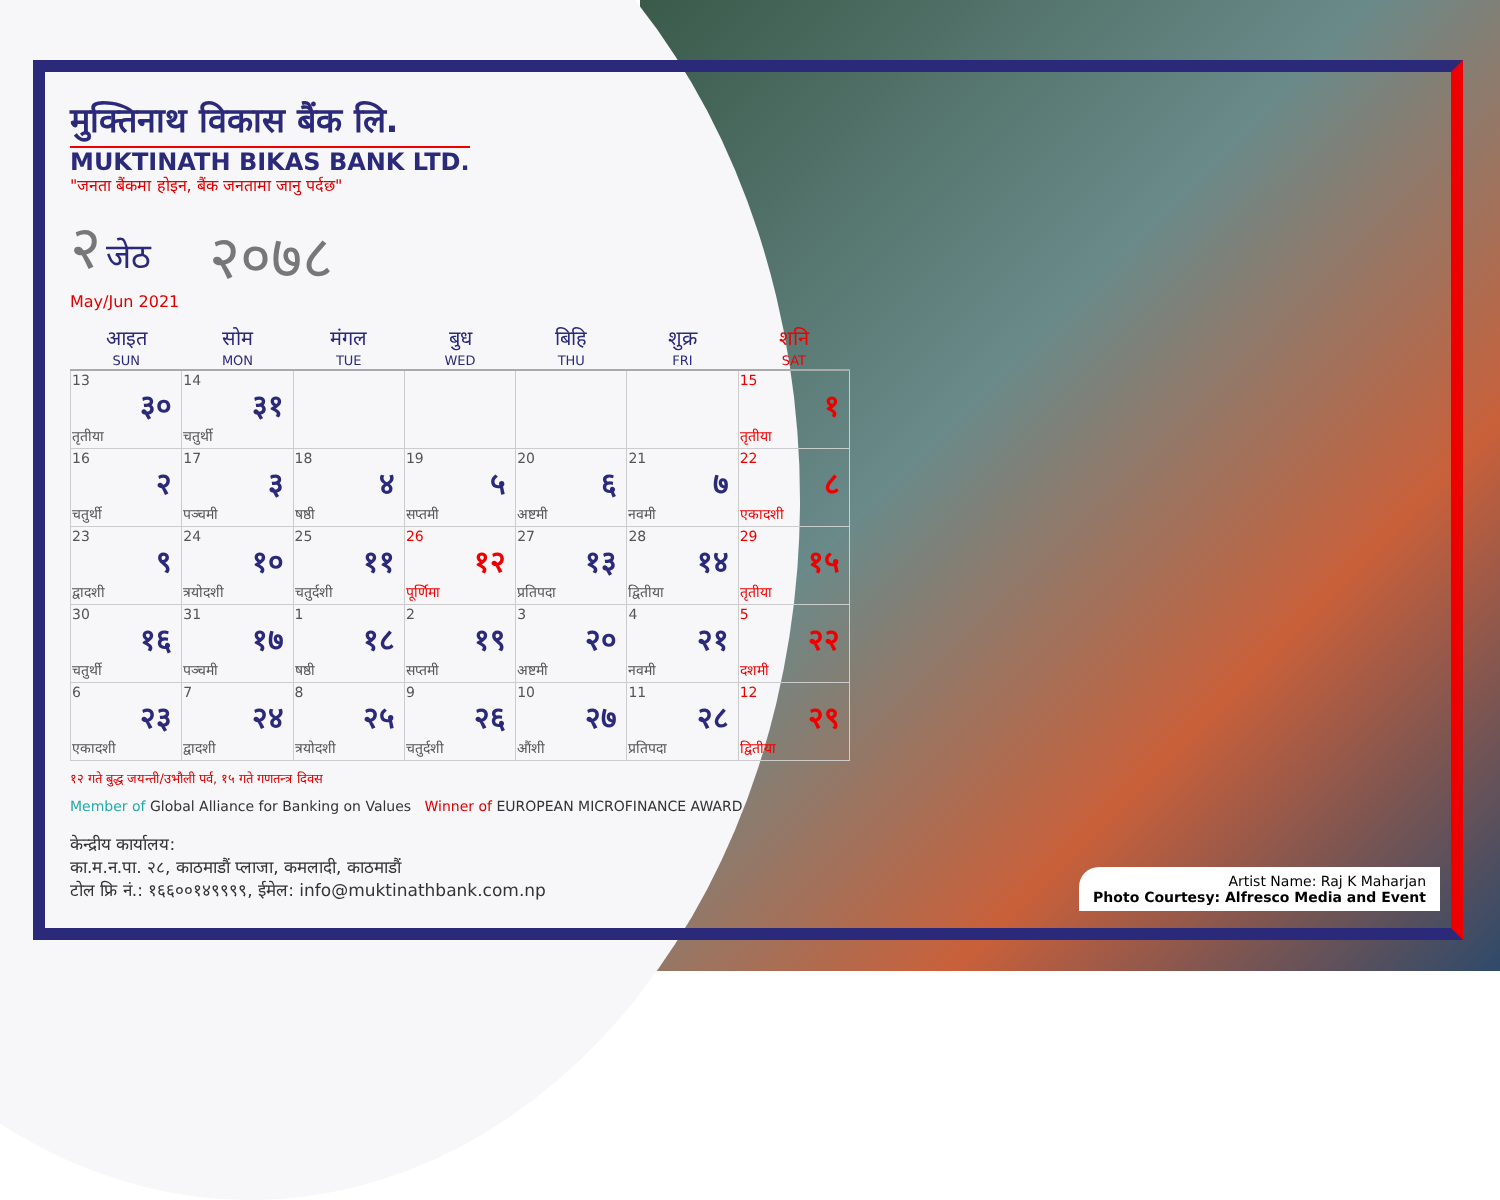मुक्तिनाथ विकास बैंक लि.
MUKTINATH BIKAS BANK LTD.
"जनता बैंकमा होइन, बैंक जनतामा जानु पर्दछ"
२ जेठ
May/Jun 2021
२०७८
| आइत SUN | सोम MON | मंगल TUE | बुध WED | बिहि THU | शुक्र FRI | शनि SAT |
| --- | --- | --- | --- | --- | --- | --- |
| 13 ३० तृतीया | 14 ३१ चतुर्थी | | | | | 15 १ तृतीया |
| 16 २ चतुर्थी | 17 ३ पञ्चमी | 18 ४ षष्ठी | 19 ५ सप्तमी | 20 ६ अष्टमी | 21 ७ नवमी | 22 ८ एकादशी |
| 23 ९ द्वादशी | 24 १० त्रयोदशी | 25 ११ चतुर्दशी | 26 १२ पूर्णिमा | 27 १३ प्रतिपदा | 28 १४ द्वितीया | 29 १५ तृतीया |
| 30 १६ चतुर्थी | 31 १७ पञ्चमी | 1 १८ षष्ठी | 2 १९ सप्तमी | 3 २० अष्टमी | 4 २१ नवमी | 5 २२ दशमी |
| 6 २३ एकादशी | 7 २४ द्वादशी | 8 २५ त्रयोदशी | 9 २६ चतुर्दशी | 10 २७ औंशी | 11 २८ प्रतिपदा | 12 २९ द्वितीया |
१२ गते बुद्ध जयन्ती/उभौली पर्व, १५ गते गणतन्त्र दिवस
Member of Global Alliance for Banking on Values Winner of EUROPEAN MICROFINANCE AWARD
केन्द्रीय कार्यालय:
का.म.न.पा. २८, काठमाडौं प्लाजा, कमलादी, काठमाडौं
टोल फ्रि नं.: १६६००१४९९९९, ईमेल: info@muktinathbank.com.np
Artist Name: Raj K Maharjan
Photo Courtesy: Alfresco Media and Event